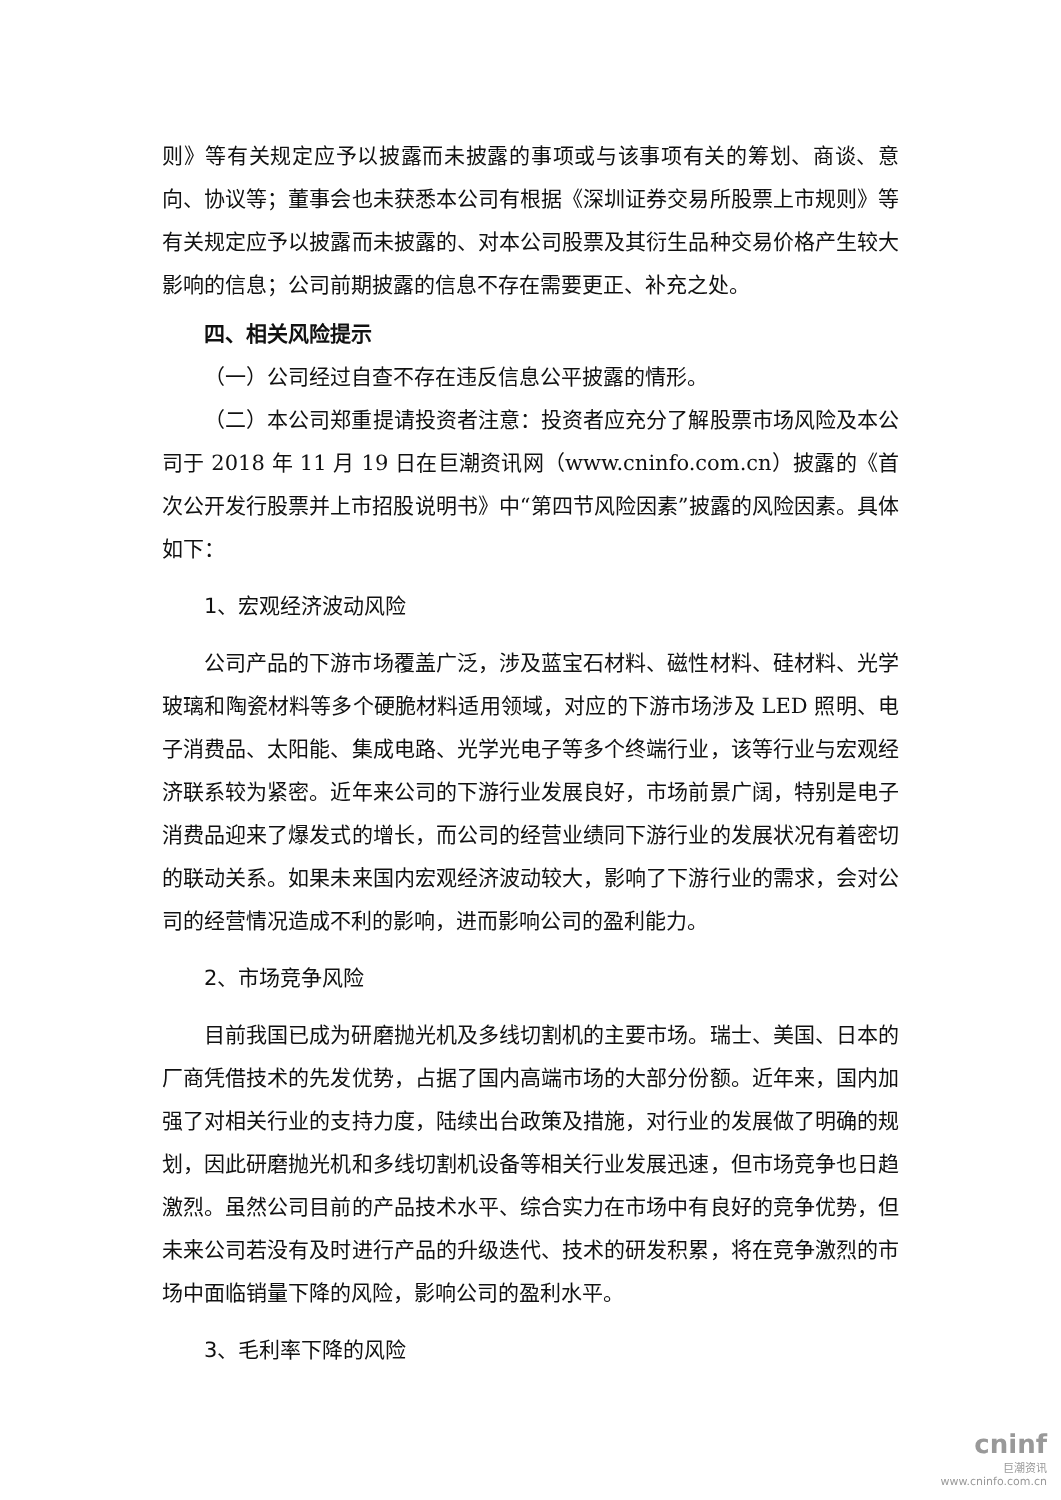则》等有关规定应予以披露而未披露的事项或与该事项有关的筹划、商谈、意向、协议等；董事会也未获悉本公司有根据《深圳证券交易所股票上市规则》等有关规定应予以披露而未披露的、对本公司股票及其衍生品种交易价格产生较大影响的信息；公司前期披露的信息不存在需要更正、补充之处。
四、相关风险提示
（一）公司经过自查不存在违反信息公平披露的情形。
（二）本公司郑重提请投资者注意：投资者应充分了解股票市场风险及本公司于 2018 年 11 月 19 日在巨潮资讯网（www.cninfo.com.cn）披露的《首次公开发行股票并上市招股说明书》中“第四节风险因素”披露的风险因素。具体如下：
1、宏观经济波动风险
公司产品的下游市场覆盖广泛，涉及蓝宝石材料、磁性材料、硅材料、光学玻璃和陶瓷材料等多个硬脆材料适用领域，对应的下游市场涉及 LED 照明、电子消费品、太阳能、集成电路、光学光电子等多个终端行业，该等行业与宏观经济联系较为紧密。近年来公司的下游行业发展良好，市场前景广阔，特别是电子消费品迎来了爆发式的增长，而公司的经营业绩同下游行业的发展状况有着密切的联动关系。如果未来国内宏观经济波动较大，影响了下游行业的需求，会对公司的经营情况造成不利的影响，进而影响公司的盈利能力。
2、市场竞争风险
目前我国已成为研磨抛光机及多线切割机的主要市场。瑞士、美国、日本的厂商凭借技术的先发优势，占据了国内高端市场的大部分份额。近年来，国内加强了对相关行业的支持力度，陆续出台政策及措施，对行业的发展做了明确的规划，因此研磨抛光机和多线切割机设备等相关行业发展迅速，但市场竞争也日趋激烈。虽然公司目前的产品技术水平、综合实力在市场中有良好的竞争优势，但未来公司若没有及时进行产品的升级迭代、技术的研发积累，将在竞争激烈的市场中面临销量下降的风险，影响公司的盈利水平。
3、毛利率下降的风险
cninf
巨潮资讯
www.cninfo.com.cn